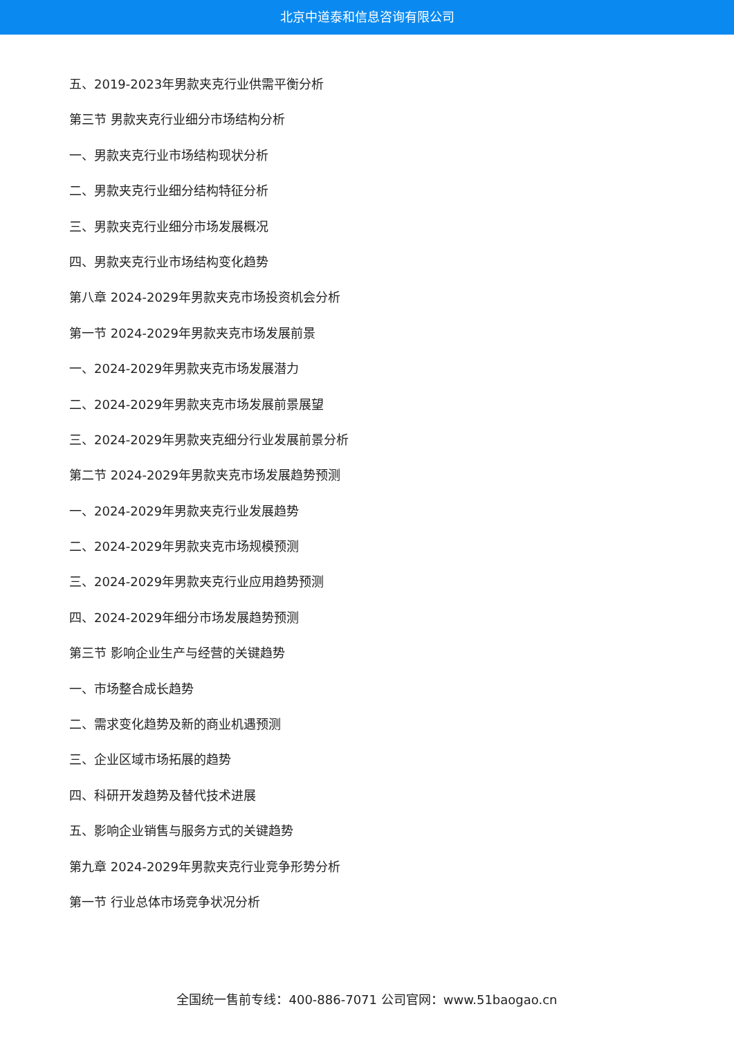北京中道泰和信息咨询有限公司
五、2019-2023年男款夹克行业供需平衡分析
第三节 男款夹克行业细分市场结构分析
一、男款夹克行业市场结构现状分析
二、男款夹克行业细分结构特征分析
三、男款夹克行业细分市场发展概况
四、男款夹克行业市场结构变化趋势
第八章 2024-2029年男款夹克市场投资机会分析
第一节 2024-2029年男款夹克市场发展前景
一、2024-2029年男款夹克市场发展潜力
二、2024-2029年男款夹克市场发展前景展望
三、2024-2029年男款夹克细分行业发展前景分析
第二节 2024-2029年男款夹克市场发展趋势预测
一、2024-2029年男款夹克行业发展趋势
二、2024-2029年男款夹克市场规模预测
三、2024-2029年男款夹克行业应用趋势预测
四、2024-2029年细分市场发展趋势预测
第三节 影响企业生产与经营的关键趋势
一、市场整合成长趋势
二、需求变化趋势及新的商业机遇预测
三、企业区域市场拓展的趋势
四、科研开发趋势及替代技术进展
五、影响企业销售与服务方式的关键趋势
第九章 2024-2029年男款夹克行业竞争形势分析
第一节 行业总体市场竞争状况分析
全国统一售前专线：400-886-7071 公司官网：www.51baogao.cn